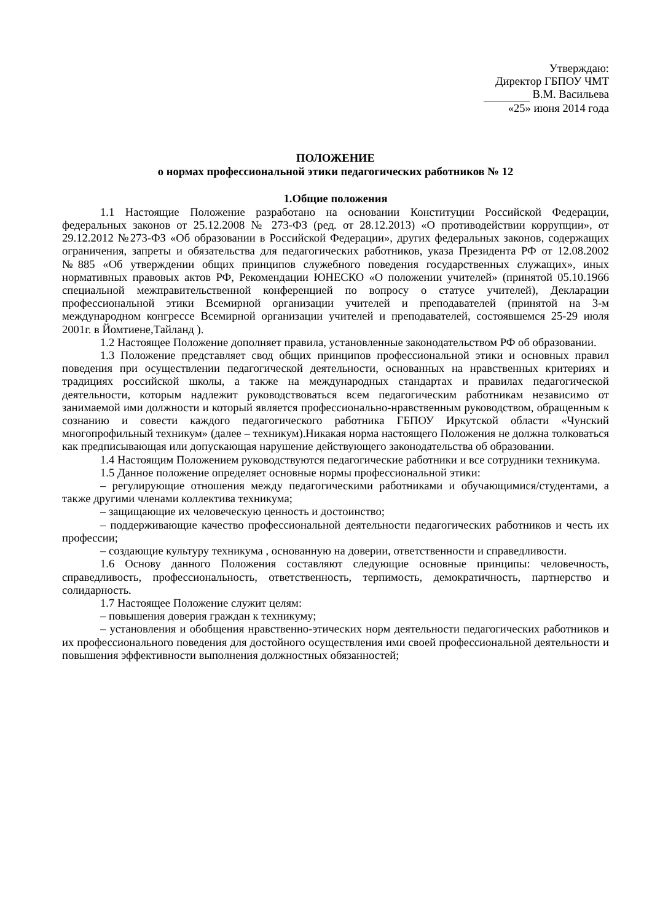Утверждаю:
Директор ГБПОУ ЧМТ
В.М. Васильева
«25» июня 2014 года
ПОЛОЖЕНИЕ
о нормах профессиональной этики педагогических работников № 12
1.Общие положения
1.1 Настоящие Положение разработано на основании Конституции Российской Федерации, федеральных законов от 25.12.2008 № 273-ФЗ (ред. от 28.12.2013) «О противодействии коррупции», от 29.12.2012 №273-ФЗ «Об образовании в Российской Федерации», других федеральных законов, содержащих ограничения, запреты и обязательства для педагогических работников, указа Президента РФ от 12.08.2002 №885 «Об утверждении общих принципов служебного поведения государственных служащих», иных нормативных правовых актов РФ, Рекомендации ЮНЕСКО «О положении учителей» (принятой 05.10.1966 специальной межправительственной конференцией по вопросу о статусе учителей), Декларации профессиональной этики Всемирной организации учителей и преподавателей (принятой на 3-м международном конгрессе Всемирной организации учителей и преподавателей, состоявшемся 25-29 июля 2001г. в Йомтиене,Тайланд ).
1.2 Настоящее Положение дополняет правила, установленные законодательством РФ об образовании.
1.3 Положение представляет свод общих принципов профессиональной этики и основных правил поведения при осуществлении педагогической деятельности, основанных на нравственных критериях и традициях российской школы, а также на международных стандартах и правилах педагогической деятельности, которым надлежит руководствоваться всем педагогическим работникам независимо от занимаемой ими должности и который является профессионально-нравственным руководством, обращенным к сознанию и совести каждого педагогического работника ГБПОУ Иркутской области «Чунский многопрофильный техникум» (далее – техникум).Никакая норма настоящего Положения не должна толковаться как предписывающая или допускающая нарушение действующего законодательства об образовании.
1.4 Настоящим Положением руководствуются педагогические работники и все сотрудники техникума.
1.5 Данное положение определяет основные нормы профессиональной этики:
– регулирующие отношения между педагогическими работниками и обучающимися/студентами, а также другими членами коллектива техникума;
– защищающие их человеческую ценность и достоинство;
– поддерживающие качество профессиональной деятельности педагогических работников и честь их профессии;
– создающие культуру техникума , основанную на доверии, ответственности и справедливости.
1.6 Основу данного Положения составляют следующие основные принципы: человечность, справедливость, профессиональность, ответственность, терпимость, демократичность, партнерство и солидарность.
1.7 Настоящее Положение служит целям:
– повышения доверия граждан к техникуму;
– установления и обобщения нравственно-этических норм деятельности педагогических работников и их профессионального поведения для достойного осуществления ими своей профессиональной деятельности и повышения эффективности выполнения должностных обязанностей;